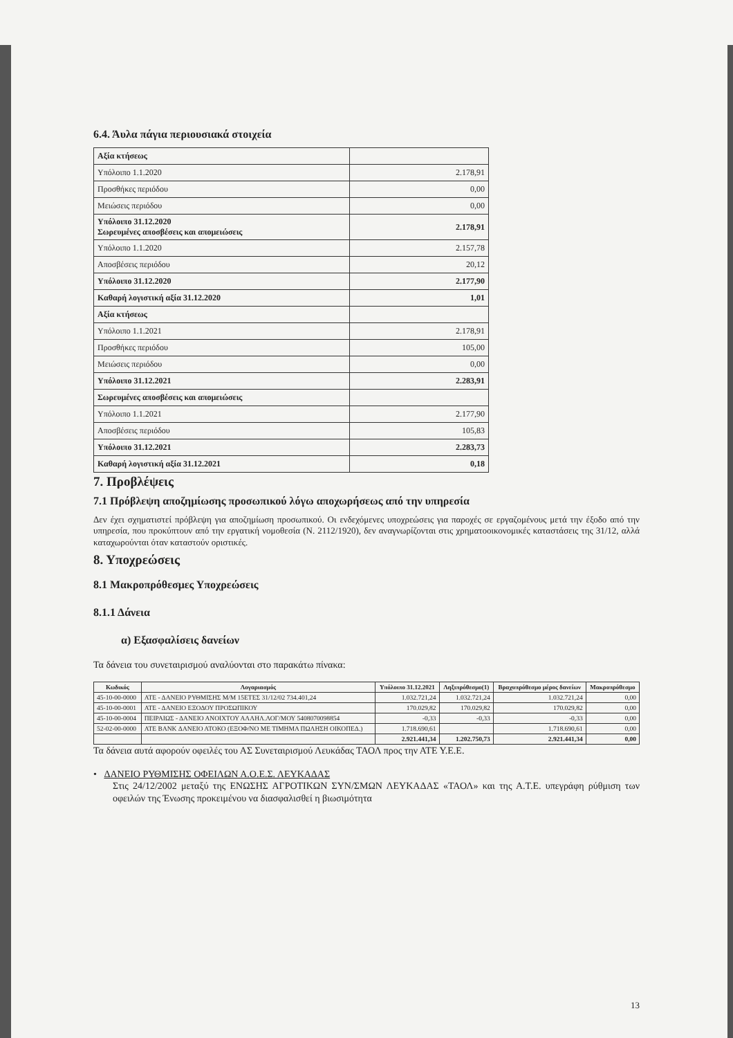6.4. Άυλα πάγια περιουσιακά στοιχεία
| Αξία κτήσεως | |
| Υπόλοιπο 1.1.2020 | 2.178,91 |
| Προσθήκες περιόδου | 0,00 |
| Μειώσεις περιόδου | 0,00 |
| Υπόλοιπο 31.12.2020 Σωρευμένες αποσβέσεις και απομειώσεις | 2.178,91 |
| Υπόλοιπο 1.1.2020 | 2.157,78 |
| Αποσβέσεις περιόδου | 20,12 |
| Υπόλοιπο 31.12.2020 | 2.177,90 |
| Καθαρή λογιστική αξία 31.12.2020 | 1,01 |
| Αξία κτήσεως | |
| Υπόλοιπο 1.1.2021 | 2.178,91 |
| Προσθήκες περιόδου | 105,00 |
| Μειώσεις περιόδου | 0,00 |
| Υπόλοιπο 31.12.2021 | 2.283,91 |
| Σωρευμένες αποσβέσεις και απομειώσεις | |
| Υπόλοιπο 1.1.2021 | 2.177,90 |
| Αποσβέσεις περιόδου | 105,83 |
| Υπόλοιπο 31.12.2021 | 2.283,73 |
| Καθαρή λογιστική αξία 31.12.2021 | 0,18 |
7. Προβλέψεις
7.1 Πρόβλεψη αποζημίωσης προσωπικού λόγω αποχωρήσεως από την υπηρεσία
Δεν έχει σχηματιστεί πρόβλεψη για αποζημίωση προσωπικού. Οι ενδεχόμενες υποχρεώσεις για παροχές σε εργαζομένους μετά την έξοδο από την υπηρεσία, που προκύπτουν από την εργατική νομοθεσία (Ν. 2112/1920), δεν αναγνωρίζονται στις χρηματοοικονομικές καταστάσεις της 31/12, αλλά καταχωρούνται όταν καταστούν οριστικές.
8. Υποχρεώσεις
8.1 Μακροπρόθεσμες Υποχρεώσεις
8.1.1 Δάνεια
α) Εξασφαλίσεις δανείων
Τα δάνεια του συνεταιρισμού αναλύονται στο παρακάτω πίνακα:
| Κωδικός | Λογαριασμός | Υπόλοιπο 31.12.2021 | Ληξιπρόθεσμο(1) | Βραχυπρόθεσμο μέρος δανείων | Μακροπρόθεσμο |
| --- | --- | --- | --- | --- | --- |
| 45-10-00-0000 | ΑΤΕ - ΔΑΝΕΙΟ ΡΥΘΜΙΣΗΣ Μ/Μ 15ΕΤΕΣ 31/12/02 734.401,24 | 1.032.721,24 | 1.032.721,24 | 1.032.721,24 | 0,00 |
| 45-10-00-0001 | ΑΤΕ - ΔΑΝΕΙΟ ΕΞΟΔΟΥ ΠΡΟΣΩΠΙΚΟΥ | 170.029,82 | 170.029,82 | 170.029,82 | 0,00 |
| 45-10-00-0004 | ΠΕΙΡΑΙΩΣ - ΔΑΝΕΙΟ ΑΝΟΙΧΤΟΥ ΑΛΛΗΛ.ΛΟΓ/ΜΟΥ 5408070098854 | -0,33 | -0,33 | -0,33 | 0,00 |
| 52-02-00-0000 | ΑΤΕ BANK ΔΑΝΕΙΟ ΑΤΟΚΟ (ΕΞΟΦ/ΝΟ ΜΕ ΤΙΜΗΜΑ ΠΩΛΗΣΗ ΟΙΚΟΠΕΔ.) | 1.718.690,61 | | 1.718.690,61 | 0,00 |
| | | 2.921.441,34 | 1.202.750,73 | 2.921.441,34 | 0,00 |
Τα δάνεια αυτά αφορούν οφειλές του ΑΣ Συνεταιρισμού Λευκάδας ΤΑΟΛ προς την ΑΤΕ Υ.Ε.Ε.
• ΔΑΝΕΙΟ ΡΥΘΜΙΣΗΣ ΟΦΕΙΛΩΝ Α.Ο.Ε.Σ. ΛΕΥΚΑΔΑΣ
Στις 24/12/2002 μεταξύ της ΕΝΩΣΗΣ ΑΓΡΟΤΙΚΩΝ ΣΥΝ/ΣΜΩΝ ΛΕΥΚΑΔΑΣ «ΤΑΟΛ» και της Α.Τ.Ε. υπεγράφη ρύθμιση των οφειλών της Ένωσης προκειμένου να διασφαλισθεί η βιωσιμότητα
13